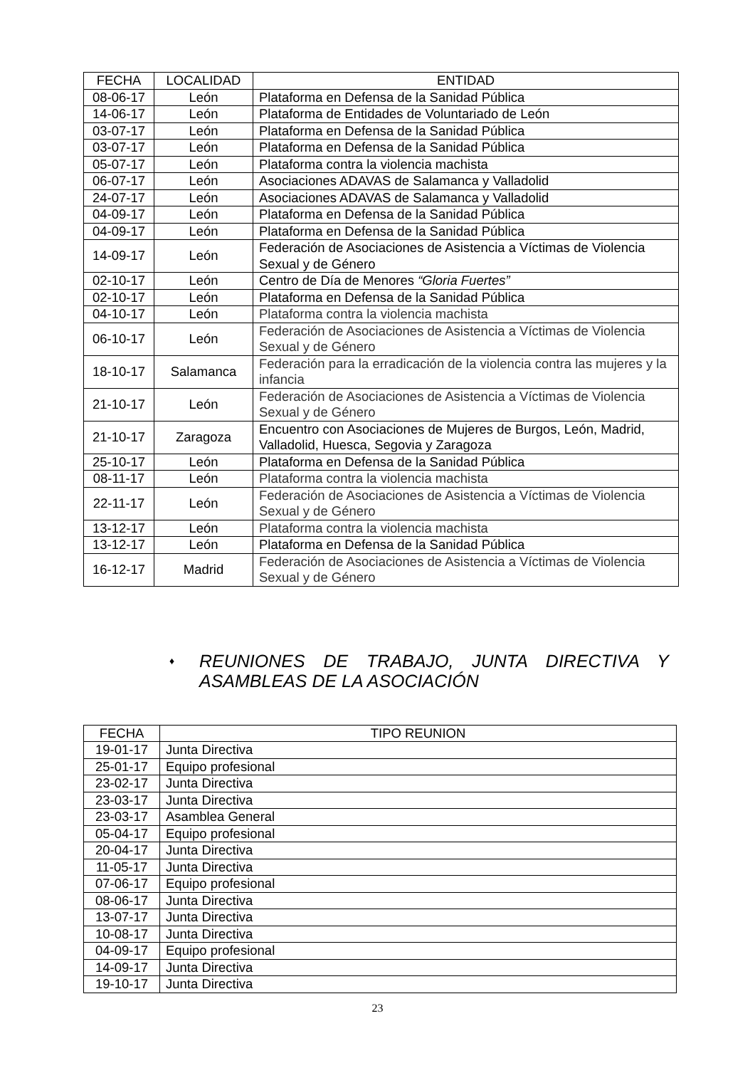| FECHA | LOCALIDAD | ENTIDAD |
| --- | --- | --- |
| 08-06-17 | León | Plataforma en Defensa de la Sanidad Pública |
| 14-06-17 | León | Plataforma de Entidades de Voluntariado de León |
| 03-07-17 | León | Plataforma en Defensa de la Sanidad Pública |
| 03-07-17 | León | Plataforma en Defensa de la Sanidad Pública |
| 05-07-17 | León | Plataforma contra la violencia machista |
| 06-07-17 | León | Asociaciones ADAVAS de Salamanca y Valladolid |
| 24-07-17 | León | Asociaciones ADAVAS de Salamanca y Valladolid |
| 04-09-17 | León | Plataforma en Defensa de la Sanidad Pública |
| 04-09-17 | León | Plataforma en Defensa de la Sanidad Pública |
| 14-09-17 | León | Federación de Asociaciones de Asistencia a Víctimas de Violencia Sexual y de Género |
| 02-10-17 | León | Centro de Día de Menores “Gloria Fuertes” |
| 02-10-17 | León | Plataforma en Defensa de la Sanidad Pública |
| 04-10-17 | León | Plataforma contra la violencia machista |
| 06-10-17 | León | Federación de Asociaciones de Asistencia a Víctimas de Violencia Sexual y de Género |
| 18-10-17 | Salamanca | Federación para la erradicación de la violencia contra las mujeres y la infancia |
| 21-10-17 | León | Federación de Asociaciones de Asistencia a Víctimas de Violencia Sexual y de Género |
| 21-10-17 | Zaragoza | Encuentro con Asociaciones de Mujeres de Burgos, León, Madrid, Valladolid, Huesca, Segovia y Zaragoza |
| 25-10-17 | León | Plataforma en Defensa de la Sanidad Pública |
| 08-11-17 | León | Plataforma contra la violencia machista |
| 22-11-17 | León | Federación de Asociaciones de Asistencia a Víctimas de Violencia Sexual y de Género |
| 13-12-17 | León | Plataforma contra la violencia machista |
| 13-12-17 | León | Plataforma en Defensa de la Sanidad Pública |
| 16-12-17 | Madrid | Federación de Asociaciones de Asistencia a Víctimas de Violencia Sexual y de Género |
♦ REUNIONES DE TRABAJO, JUNTA DIRECTIVA Y ASAMBLEAS DE LA ASOCIACIÓN
| FECHA | TIPO REUNION |
| --- | --- |
| 19-01-17 | Junta Directiva |
| 25-01-17 | Equipo profesional |
| 23-02-17 | Junta Directiva |
| 23-03-17 | Junta Directiva |
| 23-03-17 | Asamblea General |
| 05-04-17 | Equipo profesional |
| 20-04-17 | Junta Directiva |
| 11-05-17 | Junta Directiva |
| 07-06-17 | Equipo profesional |
| 08-06-17 | Junta Directiva |
| 13-07-17 | Junta Directiva |
| 10-08-17 | Junta Directiva |
| 04-09-17 | Equipo profesional |
| 14-09-17 | Junta Directiva |
| 19-10-17 | Junta Directiva |
23